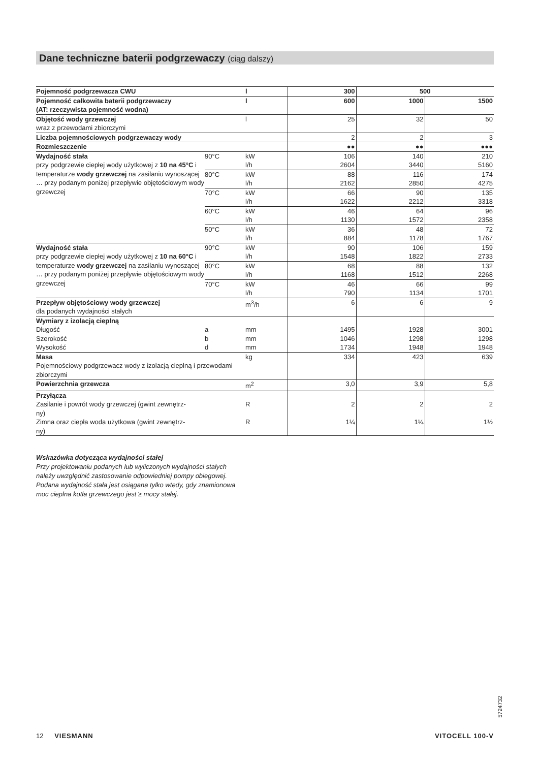Dane techniczne baterii podgrzewaczy (ciąg dalszy)
| Pojemność podgrzewacza CWU | | l | 300 | 500 | |
| Pojemność całkowita baterii podgrzewaczy (AT: rzeczywista pojemność wodna) | | l | 600 | 1000 | 1500 |
| Objętość wody grzewczej wraz z przewodami zbiorczymi | | l | 25 | 32 | 50 |
| Liczba pojemnościowych podgrzewaczy wody | | | 2 | 2 | 3 |
| Rozmieszczenie | | | ●● | ●● | ●●● |
| Wydajność stała przy podgrzewie ciepłej wody użytkowej z 10 na 45°C i temperaturze wody grzewczej na zasilaniu wynoszącej … przy podanym poniżej przepływie objętościowym wody grzewczej | 90°C | kW | 106 | 140 | 210 |
| | | l/h | 2604 | 3440 | 5160 |
| | 80°C | kW | 88 | 116 | 174 |
| | | l/h | 2162 | 2850 | 4275 |
| | 70°C | kW | 66 | 90 | 135 |
| | | l/h | 1622 | 2212 | 3318 |
| | 60°C | kW | 46 | 64 | 96 |
| | | l/h | 1130 | 1572 | 2358 |
| | 50°C | kW | 36 | 48 | 72 |
| | | l/h | 884 | 1178 | 1767 |
| Wydajność stała przy podgrzewie ciepłej wody użytkowej z 10 na 60°C i temperaturze wody grzewczej na zasilaniu wynoszącej … przy podanym poniżej przepływie objętościowym wody grzewczej | 90°C | kW | 90 | 106 | 159 |
| | | l/h | 1548 | 1822 | 2733 |
| | 80°C | kW | 68 | 88 | 132 |
| | | l/h | 1168 | 1512 | 2268 |
| | 70°C | kW | 46 | 66 | 99 |
| | | l/h | 790 | 1134 | 1701 |
| Przepływ objętościowy wody grzewczej dla podanych wydajności stałych | | m<sup>3</sup>/h | 6 | 6 | 9 |
| Wymiary z izolacją cieplną | | | | | |
| Długość | a | mm | 1495 | 1928 | 3001 |
| Szerokość | b | mm | 1046 | 1298 | 1298 |
| Wysokość | d | mm | 1734 | 1948 | 1948 |
| Masa Pojemnościowy podgrzewacz wody z izolacją cieplną i przewodami zbiorczymi | | kg | 334 | 423 | 639 |
| Powierzchnia grzewcza | | m<sup>2</sup> | 3,0 | 3,9 | 5,8 |
| Przyłącza | | | | | |
| Zasilanie i powrót wody grzewczej (gwint zewnętrz- ny) | | R | 2 | 2 | 2 |
| Zimna oraz ciepła woda użytkowa (gwint zewnętrz- ny) | | R | 1¼ | 1¼ | 1½ |
Wskazówka dotycząca wydajności stałej
Przy projektowaniu podanych lub wyliczonych wydajności stałych
należy uwzględnić zastosowanie odpowiedniej pompy obiegowej.
Podana wydajność stała jest osiągana tylko wtedy, gdy znamionowa
moc cieplna kotła grzewczego jest ≥ mocy stałej.
5724732
12 VIESMANN VITOCELL 100-V